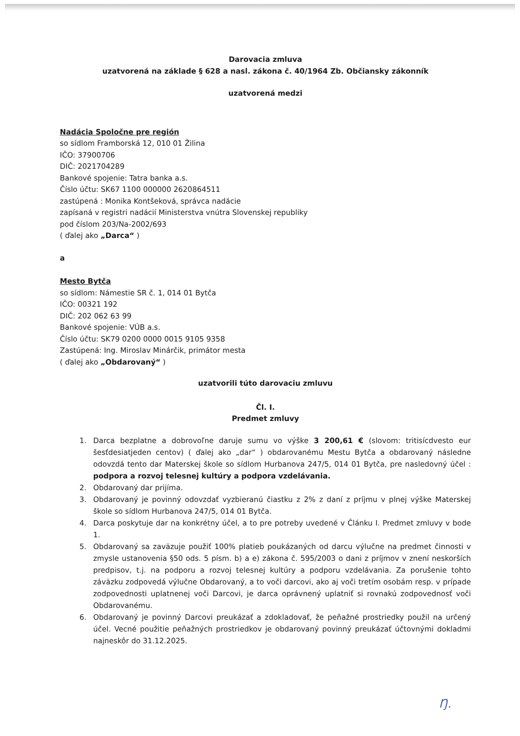Darovacia zmluva
uzatvorená na základe § 628 a nasl. zákona č. 40/1964 Zb. Občiansky zákonník
uzatvorená medzi
Nadácia Spoločne pre región
so sídlom Framborská 12, 010 01 Žilina
IČO: 37900706
DIČ: 2021704289
Bankové spojenie: Tatra banka a.s.
Číslo účtu: SK67 1100 000000 2620864511
zastúpená : Monika Kontšeková, správca nadácie
zapísaná v registri nadácií Ministerstva vnútra Slovenskej republiky
pod číslom 203/Na-2002/693
( ďalej ako „Darca“ )
a
Mesto Bytča
so sídlom: Námestie SR č. 1, 014 01 Bytča
IČO: 00321 192
DIČ: 202 062 63 99
Bankové spojenie: VÚB a.s.
Číslo účtu: SK79 0200 0000 0015 9105 9358
Zastúpená: Ing. Miroslav Minárčik, primátor mesta
( ďalej ako „Obdarovaný“ )
uzatvorili túto darovaciu zmluvu
Čl. I.
Predmet zmluvy
1. Darca bezplatne a dobrovoľne daruje sumu vo výške 3 200,61 € (slovom: tritisícdvesto eur šesťdesiatjeden centov) ( ďalej ako „dar“ ) obdarovanému Mestu Bytča a obdarovaný následne odovzdá tento dar Materskej škole so sídlom Hurbanova 247/5, 014 01 Bytča, pre nasledovný účel : podpora a rozvoj telesnej kultúry a podpora vzdelávania.
2. Obdarovaný dar prijíma.
3. Obdarovaný je povinný odovzdať vyzbieranú čiastku z 2% z daní z príjmu v plnej výške Materskej škole so sídlom Hurbanova 247/5, 014 01 Bytča.
4. Darca poskytuje dar na konkrétny účel, a to pre potreby uvedené v Článku I. Predmet zmluvy v bode 1.
5. Obdarovaný sa zaväzuje použiť 100% platieb poukázaných od darcu výlučne na predmet činnosti v zmysle ustanovenia §50 ods. 5 písm. b) a e) zákona č. 595/2003 o dani z príjmov v znení neskorších predpisov, t.j. na podporu a rozvoj telesnej kultúry a podporu vzdelávania. Za porušenie tohto záväzku zodpovedá výlučne Obdarovaný, a to voči darcovi, ako aj voči tretím osobám resp. v prípade zodpovednosti uplatnenej voči Darcovi, je darca oprávnený uplatniť si rovnakú zodpovednosť voči Obdarovanému.
6. Obdarovaný je povinný Darcovi preukázať a zdokladovať, že peňažné prostriedky použil na určený účel. Vecné použitie peňažných prostriedkov je obdarovaný povinný preukázať účtovnými dokladmi najneskôr do 31.12.2025.
Ŋ.